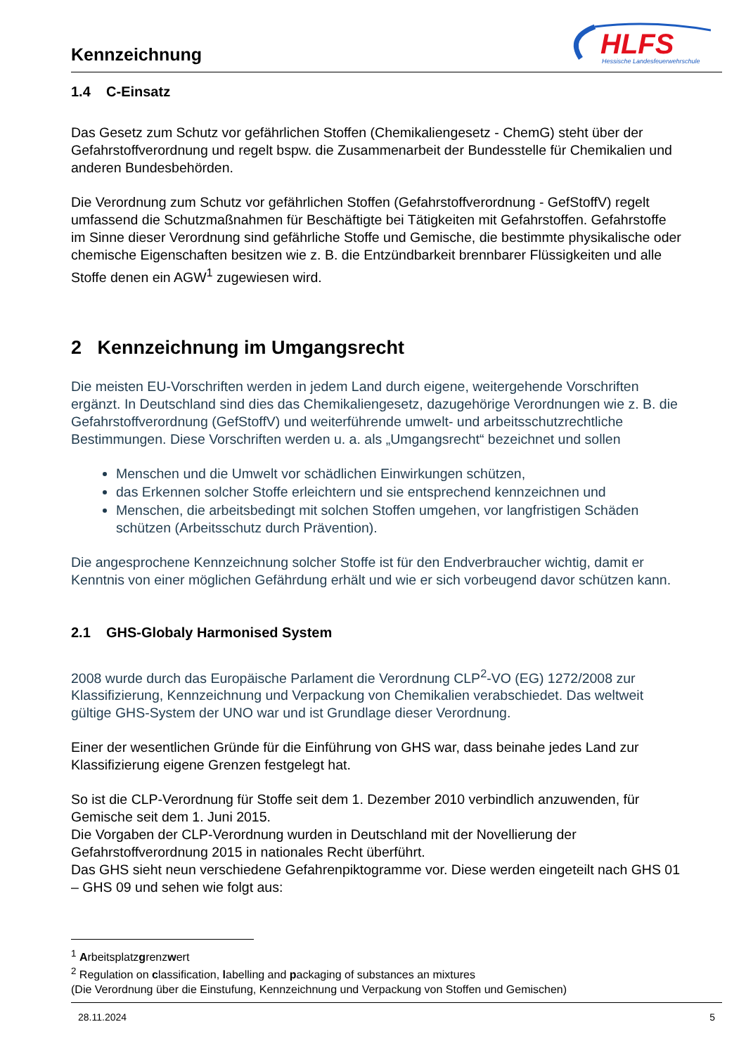Kennzeichnung
HLFS
Hessische Landesfeuerwehrschule
1.4 C-Einsatz
Das Gesetz zum Schutz vor gefährlichen Stoffen (Chemikaliengesetz - ChemG) steht über der Gefahrstoffverordnung und regelt bspw. die Zusammenarbeit der Bundesstelle für Chemikalien und anderen Bundesbehörden.
Die Verordnung zum Schutz vor gefährlichen Stoffen (Gefahrstoffverordnung - GefStoffV) regelt umfassend die Schutzmaßnahmen für Beschäftigte bei Tätigkeiten mit Gefahrstoffen. Gefahrstoffe im Sinne dieser Verordnung sind gefährliche Stoffe und Gemische, die bestimmte physikalische oder chemische Eigenschaften besitzen wie z. B. die Entzündbarkeit brennbarer Flüssigkeiten und alle Stoffe denen ein AGW<sup>1</sup> zugewiesen wird.
2 Kennzeichnung im Umgangsrecht
Die meisten EU-Vorschriften werden in jedem Land durch eigene, weitergehende Vorschriften ergänzt. In Deutschland sind dies das Chemikaliengesetz, dazugehörige Verordnungen wie z. B. die Gefahrstoffverordnung (GefStoffV) und weiterführende umwelt- und arbeitsschutzrechtliche Bestimmungen. Diese Vorschriften werden u. a. als „Umgangsrecht“ bezeichnet und sollen
Menschen und die Umwelt vor schädlichen Einwirkungen schützen,
das Erkennen solcher Stoffe erleichtern und sie entsprechend kennzeichnen und
Menschen, die arbeitsbedingt mit solchen Stoffen umgehen, vor langfristigen Schäden schützen (Arbeitsschutz durch Prävention).
Die angesprochene Kennzeichnung solcher Stoffe ist für den Endverbraucher wichtig, damit er Kenntnis von einer möglichen Gefährdung erhält und wie er sich vorbeugend davor schützen kann.
2.1 GHS-Globaly Harmonised System
2008 wurde durch das Europäische Parlament die Verordnung CLP<sup>2</sup>-VO (EG) 1272/2008 zur Klassifizierung, Kennzeichnung und Verpackung von Chemikalien verabschiedet. Das weltweit gültige GHS-System der UNO war und ist Grundlage dieser Verordnung.
Einer der wesentlichen Gründe für die Einführung von GHS war, dass beinahe jedes Land zur Klassifizierung eigene Grenzen festgelegt hat.
So ist die CLP-Verordnung für Stoffe seit dem 1. Dezember 2010 verbindlich anzuwenden, für Gemische seit dem 1. Juni 2015.
Die Vorgaben der CLP-Verordnung wurden in Deutschland mit der Novellierung der Gefahrstoffverordnung 2015 in nationales Recht überführt.
Das GHS sieht neun verschiedene Gefahrenpiktogramme vor. Diese werden eingeteilt nach GHS 01 – GHS 09 und sehen wie folgt aus:
<sup>1</sup> Arbeitsplatzgrenzwert
<sup>2</sup> Regulation on classification, labelling and packaging of substances an mixtures
(Die Verordnung über die Einstufung, Kennzeichnung und Verpackung von Stoffen und Gemischen)
28.11.2024 5